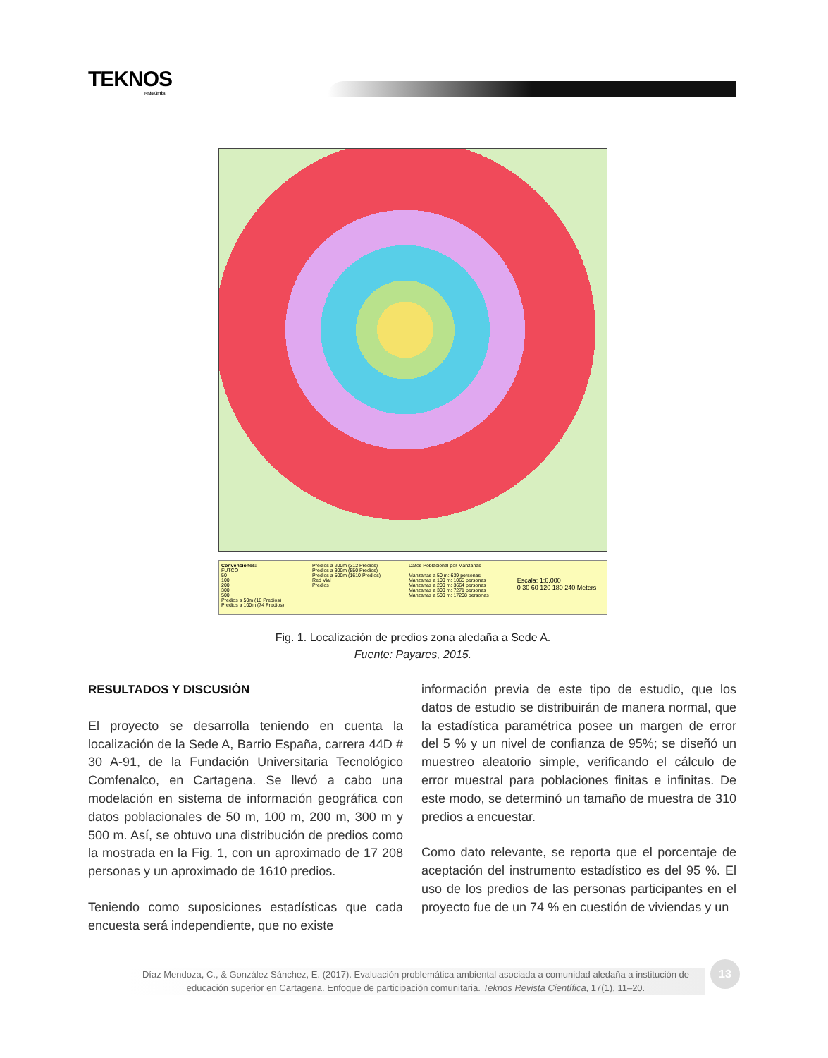TEKNOS
Revista Científica
Convenciones:
FUTCO
50
100
200
300
500
Predios a 50m (18 Predios)
Predios a 100m (74 Predios)
Predios a 200m (312 Predios)
Predios a 300m (550 Predios)
Predios a 500m (1610 Predios)
Red Vial
Predios
Datos Poblacional por Manzanas
Manzanas a 50 m: 639 personas
Manzanas a 100 m: 1065 personas
Manzanas a 200 m: 3664 personas
Manzanas a 300 m: 7271 personas
Manzanas a 500 m: 17208 personas
Escala: 1:6.000
0 30 60 120 180 240 Meters
Fig. 1. Localización de predios zona aledaña a Sede A.
Fuente: Payares, 2015.
RESULTADOS Y DISCUSIÓN
El proyecto se desarrolla teniendo en cuenta la localización de la Sede A, Barrio España, carrera 44D # 30 A-91, de la Fundación Universitaria Tecnológico Comfenalco, en Cartagena. Se llevó a cabo una modelación en sistema de información geográfica con datos poblacionales de 50 m, 100 m, 200 m, 300 m y 500 m. Así, se obtuvo una distribución de predios como la mostrada en la Fig. 1, con un aproximado de 17 208 personas y un aproximado de 1610 predios.
Teniendo como suposiciones estadísticas que cada encuesta será independiente, que no existe
información previa de este tipo de estudio, que los datos de estudio se distribuirán de manera normal, que la estadística paramétrica posee un margen de error del 5 % y un nivel de confianza de 95%; se diseñó un muestreo aleatorio simple, verificando el cálculo de error muestral para poblaciones finitas e infinitas. De este modo, se determinó un tamaño de muestra de 310 predios a encuestar.
Como dato relevante, se reporta que el porcentaje de aceptación del instrumento estadístico es del 95 %. El uso de los predios de las personas participantes en el proyecto fue de un 74 % en cuestión de viviendas y un
Díaz Mendoza, C., & González Sánchez, E. (2017). Evaluación problemática ambiental asociada a comunidad aledaña a institución de educación superior en Cartagena. Enfoque de participación comunitaria. Teknos Revista Científica, 17(1), 11–20.
13